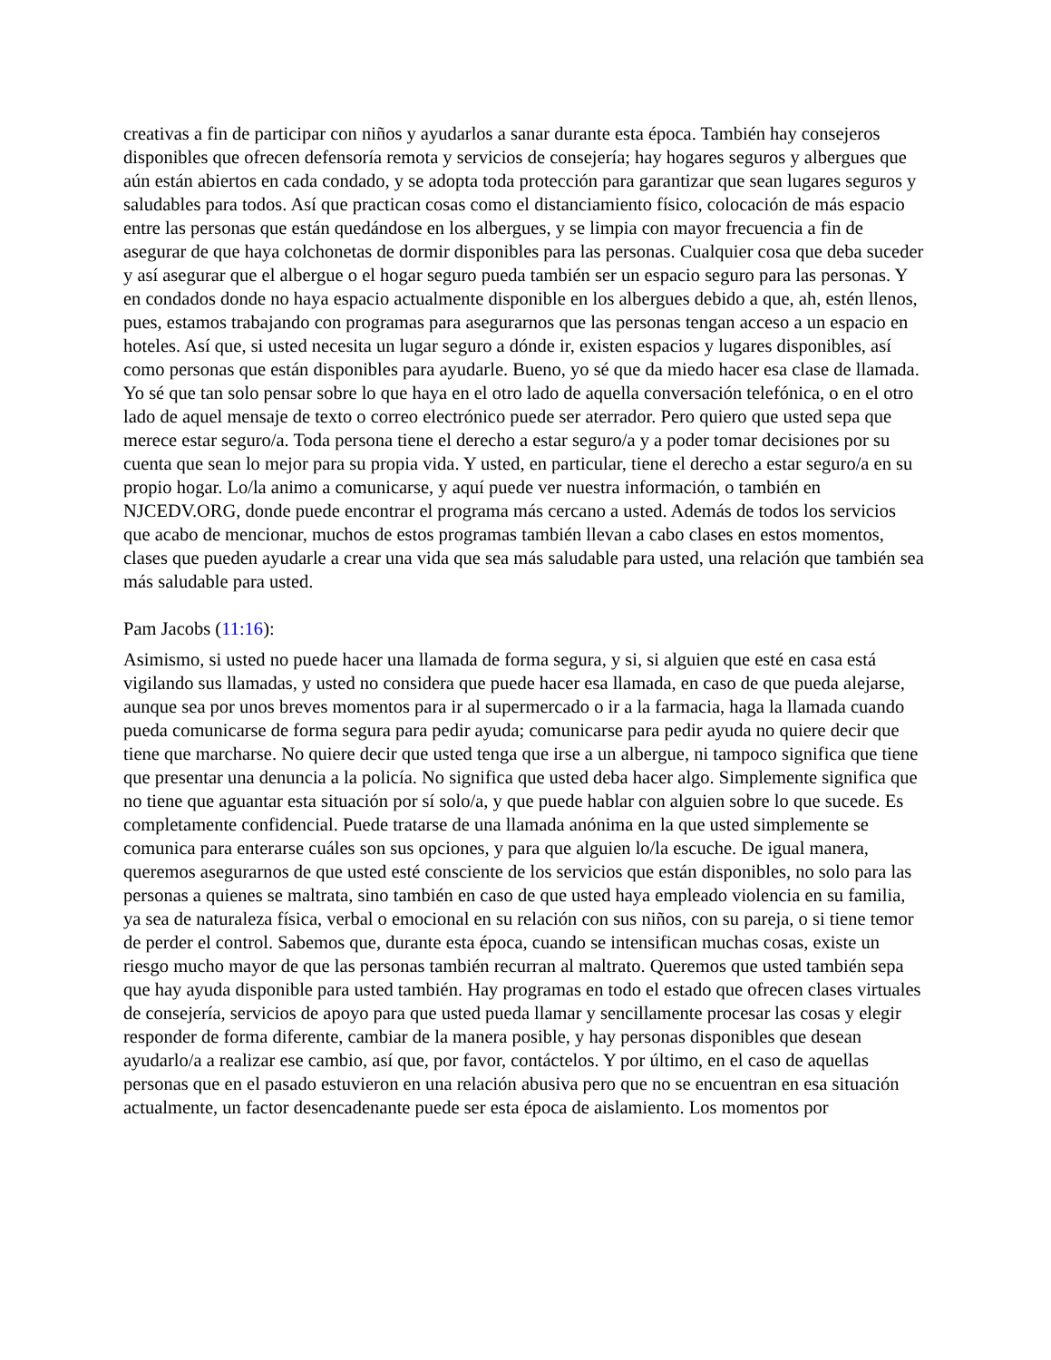creativas a fin de participar con niños y ayudarlos a sanar durante esta época. También hay consejeros disponibles que ofrecen defensoría remota y servicios de consejería; hay hogares seguros y albergues que aún están abiertos en cada condado, y se adopta toda protección para garantizar que sean lugares seguros y saludables para todos. Así que practican cosas como el distanciamiento físico, colocación de más espacio entre las personas que están quedándose en los albergues, y se limpia con mayor frecuencia a fin de asegurar de que haya colchonetas de dormir disponibles para las personas. Cualquier cosa que deba suceder y así asegurar que el albergue o el hogar seguro pueda también ser un espacio seguro para las personas. Y en condados donde no haya espacio actualmente disponible en los albergues debido a que, ah, estén llenos, pues, estamos trabajando con programas para asegurarnos que las personas tengan acceso a un espacio en hoteles. Así que, si usted necesita un lugar seguro a dónde ir, existen espacios y lugares disponibles, así como personas que están disponibles para ayudarle. Bueno, yo sé que da miedo hacer esa clase de llamada. Yo sé que tan solo pensar sobre lo que haya en el otro lado de aquella conversación telefónica, o en el otro lado de aquel mensaje de texto o correo electrónico puede ser aterrador. Pero quiero que usted sepa que merece estar seguro/a. Toda persona tiene el derecho a estar seguro/a y a poder tomar decisiones por su cuenta que sean lo mejor para su propia vida. Y usted, en particular, tiene el derecho a estar seguro/a en su propio hogar. Lo/la animo a comunicarse, y aquí puede ver nuestra información, o también en NJCEDV.ORG, donde puede encontrar el programa más cercano a usted. Además de todos los servicios que acabo de mencionar, muchos de estos programas también llevan a cabo clases en estos momentos, clases que pueden ayudarle a crear una vida que sea más saludable para usted, una relación que también sea más saludable para usted.
Pam Jacobs (11:16):
Asimismo, si usted no puede hacer una llamada de forma segura, y si, si alguien que esté en casa está vigilando sus llamadas, y usted no considera que puede hacer esa llamada, en caso de que pueda alejarse, aunque sea por unos breves momentos para ir al supermercado o ir a la farmacia, haga la llamada cuando pueda comunicarse de forma segura para pedir ayuda; comunicarse para pedir ayuda no quiere decir que tiene que marcharse. No quiere decir que usted tenga que irse a un albergue, ni tampoco significa que tiene que presentar una denuncia a la policía. No significa que usted deba hacer algo. Simplemente significa que no tiene que aguantar esta situación por sí solo/a, y que puede hablar con alguien sobre lo que sucede. Es completamente confidencial. Puede tratarse de una llamada anónima en la que usted simplemente se comunica para enterarse cuáles son sus opciones, y para que alguien lo/la escuche. De igual manera, queremos asegurarnos de que usted esté consciente de los servicios que están disponibles, no solo para las personas a quienes se maltrata, sino también en caso de que usted haya empleado violencia en su familia, ya sea de naturaleza física, verbal o emocional en su relación con sus niños, con su pareja, o si tiene temor de perder el control. Sabemos que, durante esta época, cuando se intensifican muchas cosas, existe un riesgo mucho mayor de que las personas también recurran al maltrato. Queremos que usted también sepa que hay ayuda disponible para usted también. Hay programas en todo el estado que ofrecen clases virtuales de consejería, servicios de apoyo para que usted pueda llamar y sencillamente procesar las cosas y elegir responder de forma diferente, cambiar de la manera posible, y hay personas disponibles que desean ayudarlo/a a realizar ese cambio, así que, por favor, contáctelos. Y por último, en el caso de aquellas personas que en el pasado estuvieron en una relación abusiva pero que no se encuentran en esa situación actualmente, un factor desencadenante puede ser esta época de aislamiento. Los momentos por